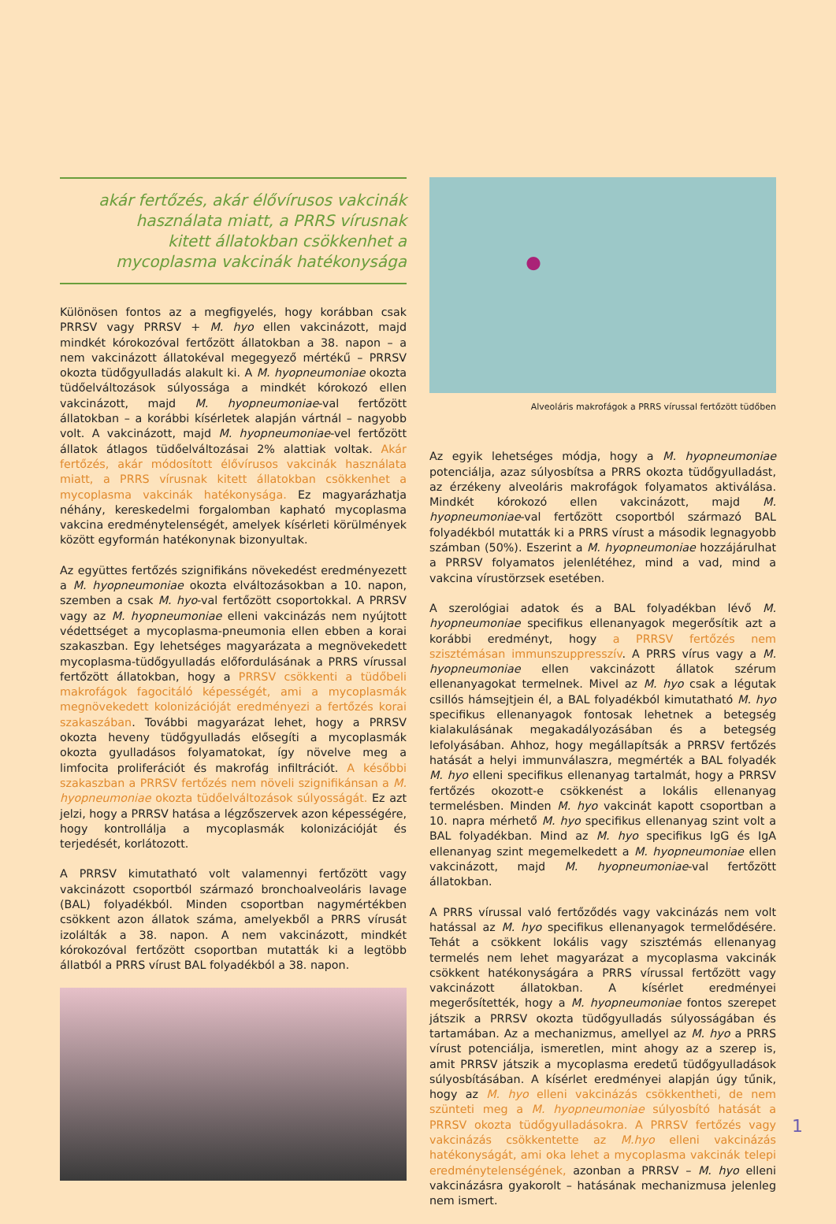akár fertőzés, akár élővírusos vakcinák használata miatt, a PRRS vírusnak kitett állatokban csökkenhet a mycoplasma vakcinák hatékonysága
Különösen fontos az a megfigyelés, hogy korábban csak PRRSV vagy PRRSV + M. hyo ellen vakcinázott, majd mindkét kórokozóval fertőzött állatokban a 38. napon – a nem vakcinázott állatokéval megegyező mértékű – PRRSV okozta tüdőgyulladás alakult ki. A M. hyopneumoniae okozta tüdőelváltozások súlyossága a mindkét kórokozó ellen vakcinázott, majd M. hyopneumoniae-val fertőzött állatokban – a korábbi kísérletek alapján vártnál – nagyobb volt. A vakcinázott, majd M. hyopneumoniae-vel fertőzött állatok átlagos tüdőelváltozásai 2% alattiak voltak. Akár fertőzés, akár módosított élővírusos vakcinák használata miatt, a PRRS vírusnak kitett állatokban csökkenhet a mycoplasma vakcinák hatékonysága. Ez magyarázhatja néhány, kereskedelmi forgalomban kapható mycoplasma vakcina eredménytelenségét, amelyek kísérleti körülmények között egyformán hatékonynak bizonyultak.
Az együttes fertőzés szignifikáns növekedést eredményezett a M. hyopneumoniae okozta elváltozásokban a 10. napon, szemben a csak M. hyo-val fertőzött csoportokkal. A PRRSV vagy az M. hyopneumoniae elleni vakcinázás nem nyújtott védettséget a mycoplasma-pneumonia ellen ebben a korai szakaszban. Egy lehetséges magyarázata a megnövekedett mycoplasma-tüdőgyulladás előfordulásának a PRRS vírussal fertőzött állatokban, hogy a PRRSV csökkenti a tüdőbeli makrofágok fagocitáló képességét, ami a mycoplasmák megnövekedett kolonizációját eredményezi a fertőzés korai szakaszában. További magyarázat lehet, hogy a PRRSV okozta heveny tüdőgyulladás elősegíti a mycoplasmák okozta gyulladásos folyamatokat, így növelve meg a limfocita proliferációt és makrofág infiltrációt. A későbbi szakaszban a PRRSV fertőzés nem növeli szignifikánsan a M. hyopneumoniae okozta tüdőelváltozások súlyosságát. Ez azt jelzi, hogy a PRRSV hatása a légzőszervek azon képességére, hogy kontrollálja a mycoplasmák kolonizációját és terjedését, korlátozott.
A PRRSV kimutatható volt valamennyi fertőzött vagy vakcinázott csoportból származó bronchoalveoláris lavage (BAL) folyadékból. Minden csoportban nagymértékben csökkent azon állatok száma, amelyekből a PRRS vírusát izolálták a 38. napon. A nem vakcinázott, mindkét kórokozóval fertőzött csoportban mutatták ki a legtöbb állatból a PRRS vírust BAL folyadékból a 38. napon.
Alveoláris makrofágok a PRRS vírussal fertőzött tüdőben
Az egyik lehetséges módja, hogy a M. hyopneumoniae potenciálja, azaz súlyosbítsa a PRRS okozta tüdőgyulladást, az érzékeny alveoláris makrofágok folyamatos aktiválása. Mindkét kórokozó ellen vakcinázott, majd M. hyopneumoniae-val fertőzött csoportból származó BAL folyadékból mutatták ki a PRRS vírust a második legnagyobb számban (50%). Eszerint a M. hyopneumoniae hozzájárulhat a PRRSV folyamatos jelenlétéhez, mind a vad, mind a vakcina vírustörzsek esetében.
A szerológiai adatok és a BAL folyadékban lévő M. hyopneumoniae specifikus ellenanyagok megerősítik azt a korábbi eredményt, hogy a PRRSV fertőzés nem szisztémásan immunszuppresszív. A PRRS vírus vagy a M. hyopneumoniae ellen vakcinázott állatok szérum ellenanyagokat termelnek. Mivel az M. hyo csak a légutak csillós hámsejtjein él, a BAL folyadékból kimutatható M. hyo specifikus ellenanyagok fontosak lehetnek a betegség kialakulásának megakadályozásában és a betegség lefolyásában. Ahhoz, hogy megállapítsák a PRRSV fertőzés hatását a helyi immunválaszra, megmérték a BAL folyadék M. hyo elleni specifikus ellenanyag tartalmát, hogy a PRRSV fertőzés okozott-e csökkenést a lokális ellenanyag termelésben. Minden M. hyo vakcinát kapott csoportban a 10. napra mérhető M. hyo specifikus ellenanyag szint volt a BAL folyadékban. Mind az M. hyo specifikus IgG és IgA ellenanyag szint megemelkedett a M. hyopneumoniae ellen vakcinázott, majd M. hyopneumoniae-val fertőzött állatokban.
A PRRS vírussal való fertőződés vagy vakcinázás nem volt hatással az M. hyo specifikus ellenanyagok termelődésére. Tehát a csökkent lokális vagy szisztémás ellenanyag termelés nem lehet magyarázat a mycoplasma vakcinák csökkent hatékonyságára a PRRS vírussal fertőzött vagy vakcinázott állatokban. A kísérlet eredményei megerősítették, hogy a M. hyopneumoniae fontos szerepet játszik a PRRSV okozta tüdőgyulladás súlyosságában és tartamában. Az a mechanizmus, amellyel az M. hyo a PRRS vírust potenciálja, ismeretlen, mint ahogy az a szerep is, amit PRRSV játszik a mycoplasma eredetű tüdőgyulladások súlyosbításában. A kísérlet eredményei alapján úgy tűnik, hogy az M. hyo elleni vakcinázás csökkentheti, de nem szünteti meg a M. hyopneumoniae súlyosbító hatását a PRRSV okozta tüdőgyulladásokra. A PRRSV fertőzés vagy vakcinázás csökkentette az M.hyo elleni vakcinázás hatékonyságát, ami oka lehet a mycoplasma vakcinák telepi eredménytelenségének, azonban a PRRSV – M. hyo elleni vakcinázásra gyakorolt – hatásának mechanizmusa jelenleg nem ismert.
1